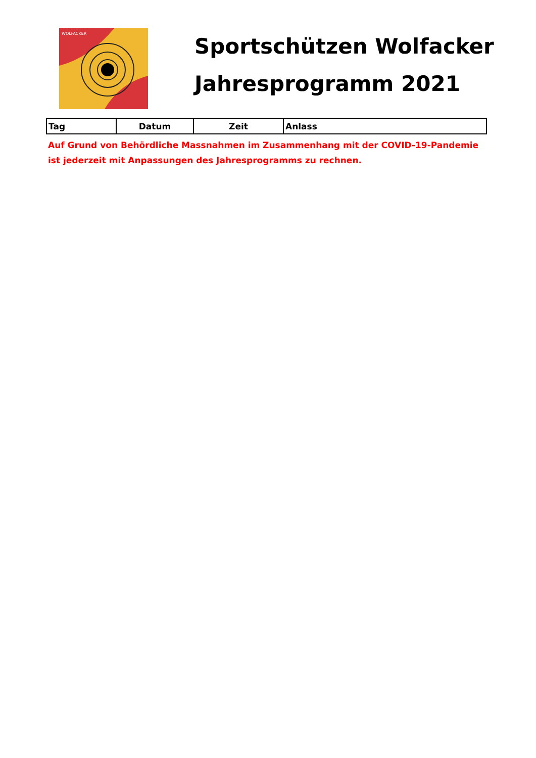WOLFACKER
Sportschützen Wolfacker
Jahresprogramm 2021
| Tag | Datum | Zeit | Anlass |
| --- | --- | --- | --- |
Auf Grund von Behördliche Massnahmen im Zusammenhang mit der COVID-19-Pandemie
ist jederzeit mit Anpassungen des Jahresprogramms zu rechnen.